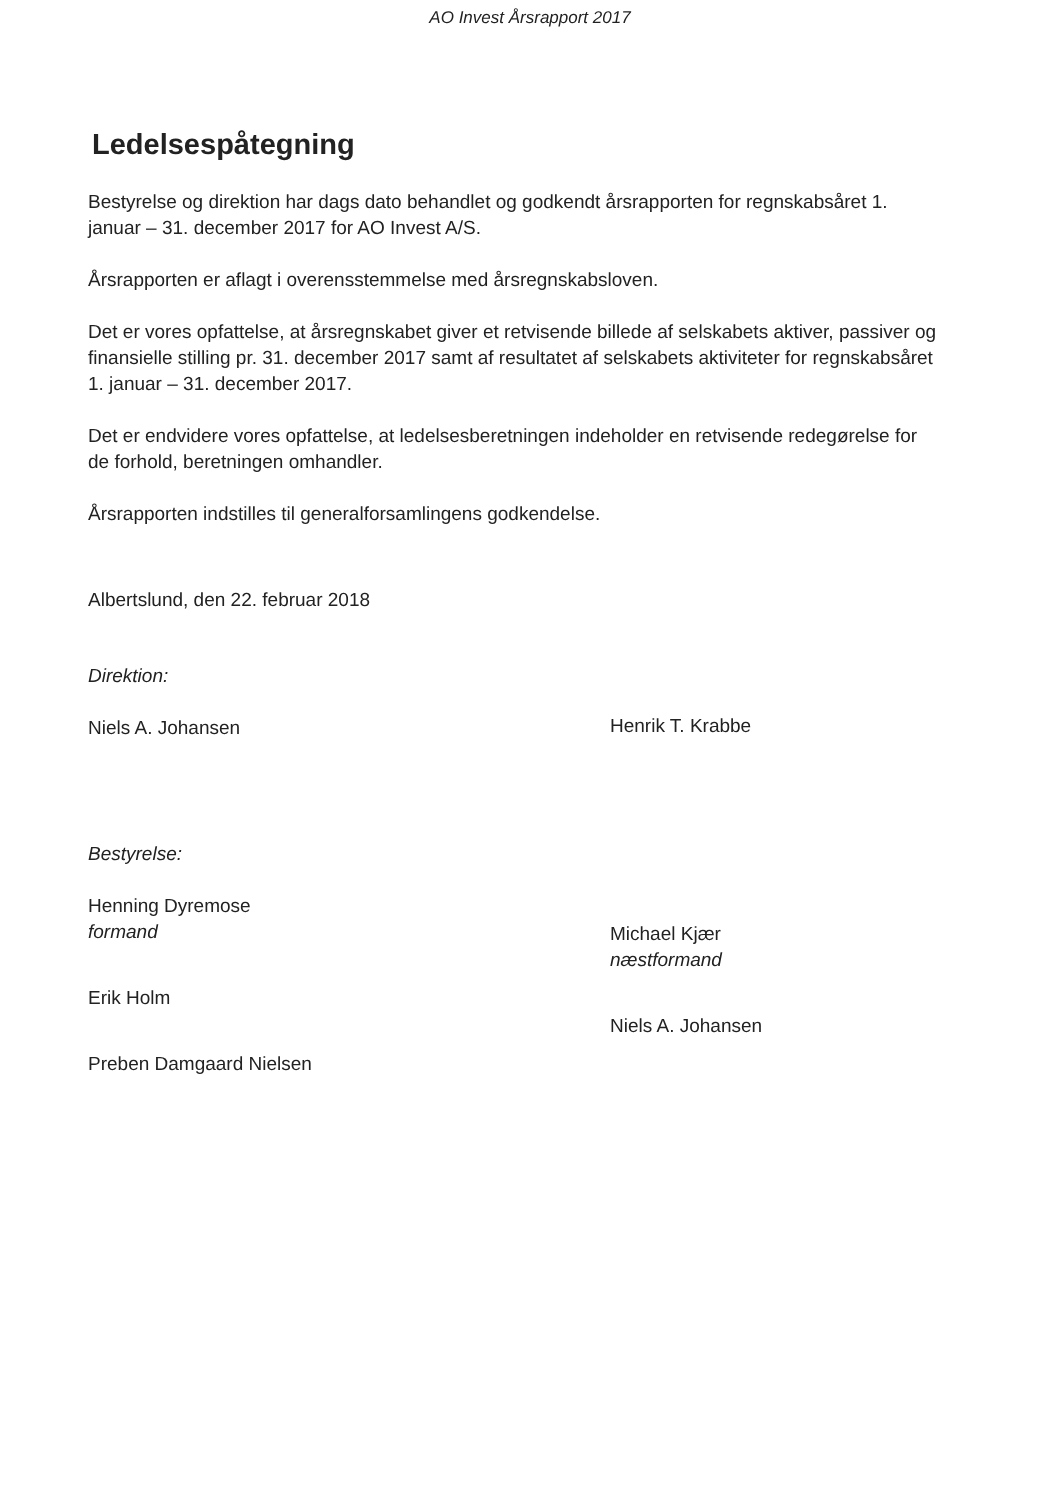AO Invest Årsrapport 2017
Ledelsespåtegning
Bestyrelse og direktion har dags dato behandlet og godkendt årsrapporten for regnskabsåret 1. januar – 31. december 2017 for AO Invest A/S.
Årsrapporten er aflagt i overensstemmelse med årsregnskabsloven.
Det er vores opfattelse, at årsregnskabet giver et retvisende billede af selskabets aktiver, passiver og finansielle stilling pr. 31. december 2017 samt af resultatet af selskabets aktiviteter for regnskabsåret 1. januar – 31. december 2017.
Det er endvidere vores opfattelse, at ledelsesberetningen indeholder en retvisende redegørelse for de forhold, beretningen omhandler.
Årsrapporten indstilles til generalforsamlingens godkendelse.
Albertslund, den 22. februar 2018
Direktion:
Niels A. Johansen
Henrik T. Krabbe
Bestyrelse:
Henning Dyremose
formand
Erik Holm
Preben Damgaard Nielsen
Michael Kjær
næstformand
Niels A. Johansen